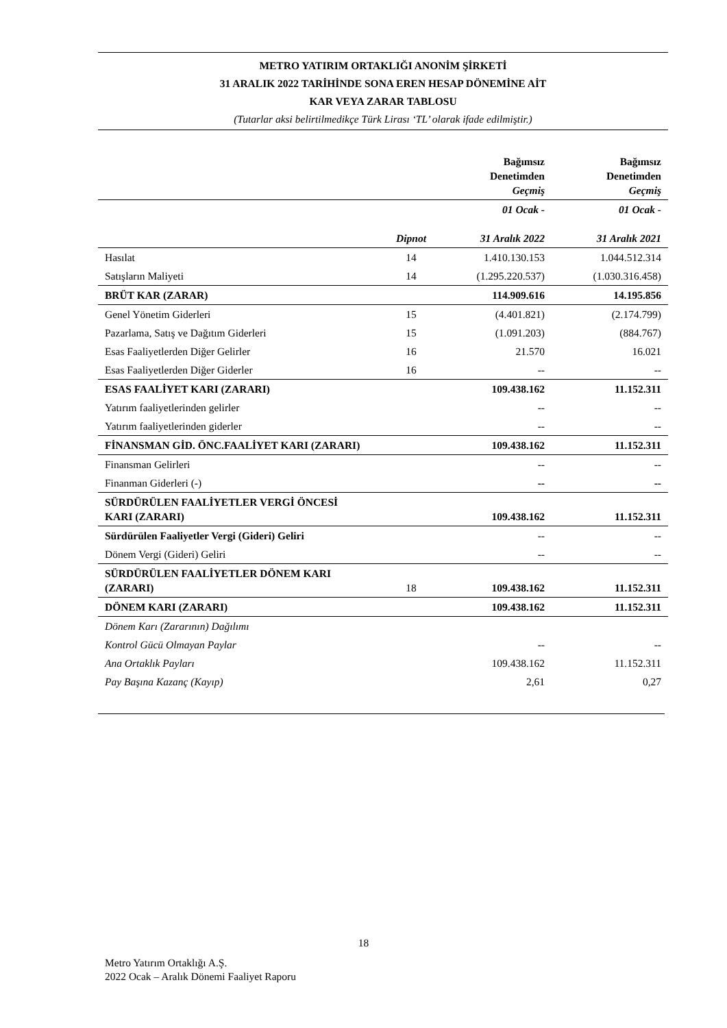METRO YATIRIM ORTAKLIĞI ANONİM ŞİRKETİ
31 ARALIK 2022 TARİHİNDE SONA EREN HESAP DÖNEMİNE AİT
KAR VEYA ZARAR TABLOSU
(Tutarlar aksi belirtilmedikçe Türk Lirası ‘TL’ olarak ifade edilmiştir.)
| | | Bağımsız Denetimden Geçmiş | Bağımsız Denetimden Geçmiş |
| --- | --- | --- | --- |
| | Dipnot | 01 Ocak - 31 Aralık 2022 | 01 Ocak - 31 Aralık 2021 |
| Hasılat | 14 | 1.410.130.153 | 1.044.512.314 |
| Satışların Maliyeti | 14 | (1.295.220.537) | (1.030.316.458) |
| BRÜT KAR (ZARAR) | | 114.909.616 | 14.195.856 |
| Genel Yönetim Giderleri | 15 | (4.401.821) | (2.174.799) |
| Pazarlama, Satış ve Dağıtım Giderleri | 15 | (1.091.203) | (884.767) |
| Esas Faaliyetlerden Diğer Gelirler | 16 | 21.570 | 16.021 |
| Esas Faaliyetlerden Diğer Giderler | 16 | -- | -- |
| ESAS FAALİYET KARI (ZARARI) | | 109.438.162 | 11.152.311 |
| Yatırım faaliyetlerinden gelirler | | -- | -- |
| Yatırım faaliyetlerinden giderler | | -- | -- |
| FİNANSMAN GİD. ÖNC.FAALİYET KARI (ZARARI) | | 109.438.162 | 11.152.311 |
| Finansman Gelirleri | | -- | -- |
| Finanman Giderleri (-) | | -- | -- |
| SÜRDÜRÜLEN FAALİYETLER VERGİ ÖNCESİ KARI (ZARARI) | | 109.438.162 | 11.152.311 |
| Sürdürülen Faaliyetler Vergi (Gideri) Geliri | | -- | -- |
| Dönem Vergi (Gideri) Geliri | | -- | -- |
| SÜRDÜRÜLEN FAALİYETLER DÖNEM KARI (ZARARI) | 18 | 109.438.162 | 11.152.311 |
| DÖNEM KARI (ZARARI) | | 109.438.162 | 11.152.311 |
| Dönem Karı (Zararının) Dağılımı | | | |
| Kontrol Gücü Olmayan Paylar | | -- | -- |
| Ana Ortaklık Payları | | 109.438.162 | 11.152.311 |
| Pay Başına Kazanç (Kayıp) | | 2,61 | 0,27 |
18
Metro Yatırım Ortaklığı A.Ş.
2022 Ocak – Aralık Dönemi Faaliyet Raporu